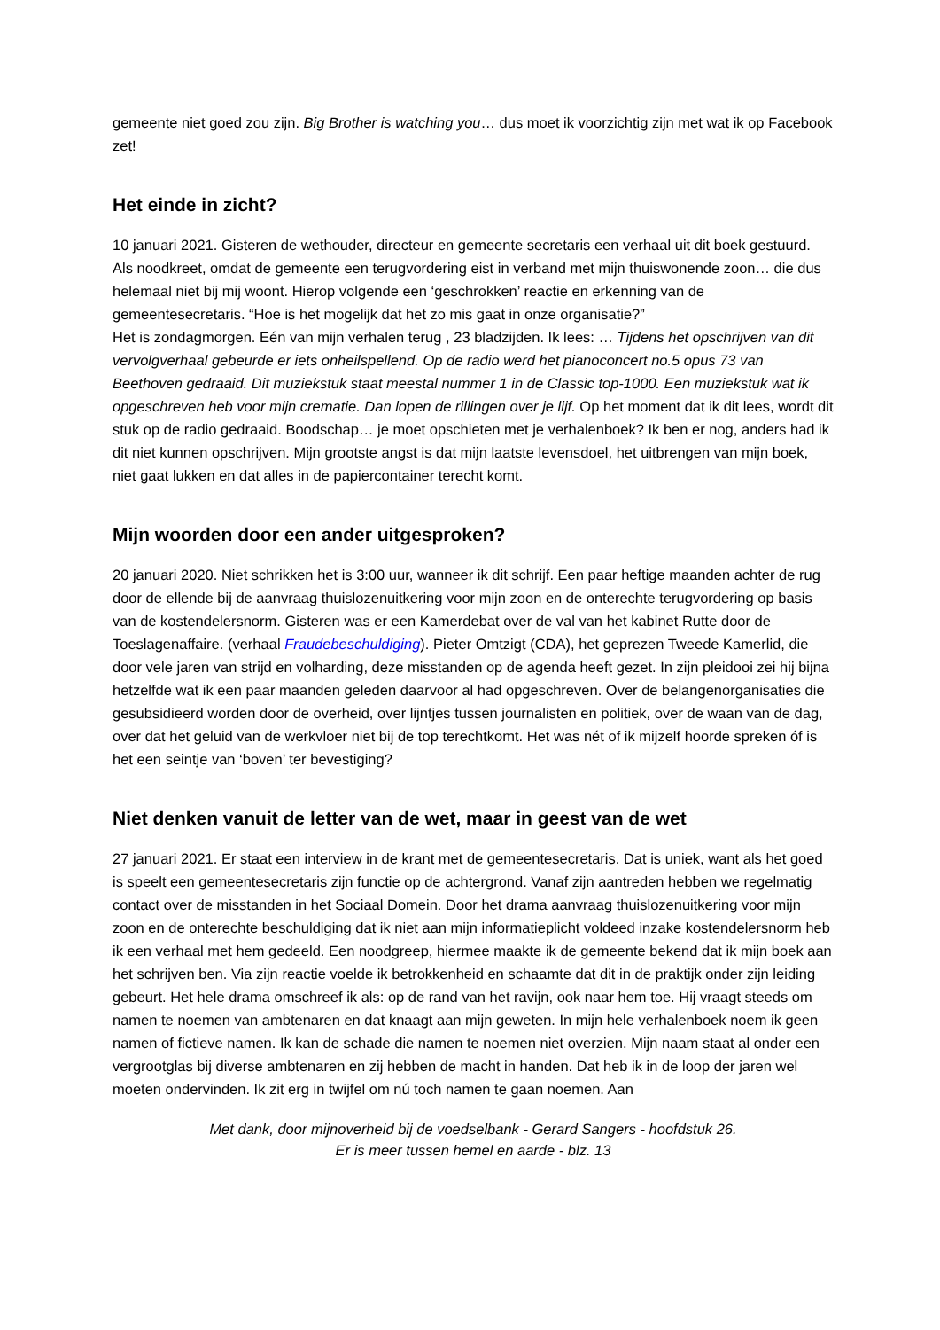gemeente niet goed zou zijn. Big Brother is watching you… dus moet ik voorzichtig zijn met wat ik op Facebook zet!
Het einde in zicht?
10 januari 2021. Gisteren de wethouder, directeur en gemeente secretaris een verhaal uit dit boek gestuurd. Als noodkreet, omdat de gemeente een terugvordering eist in verband met mijn thuiswonende zoon… die dus helemaal niet bij mij woont. Hierop volgende een ‘geschrokken’ reactie en erkenning van de gemeentesecretaris. “Hoe is het mogelijk dat het zo mis gaat in onze organisatie?”
Het is zondagmorgen. Eén van mijn verhalen terug , 23 bladzijden. Ik lees: … Tijdens het opschrijven van dit vervolgverhaal gebeurde er iets onheilspellend. Op de radio werd het pianoconcert no.5 opus 73 van Beethoven gedraaid. Dit muziekstuk staat meestal nummer 1 in de Classic top-1000. Een muziekstuk wat ik opgeschreven heb voor mijn crematie. Dan lopen de rillingen over je lijf. Op het moment dat ik dit lees, wordt dit stuk op de radio gedraaid. Boodschap… je moet opschieten met je verhalenboek? Ik ben er nog, anders had ik dit niet kunnen opschrijven. Mijn grootste angst is dat mijn laatste levensdoel, het uitbrengen van mijn boek, niet gaat lukken en dat alles in de papiercontainer terecht komt.
Mijn woorden door een ander uitgesproken?
20 januari 2020. Niet schrikken het is 3:00 uur, wanneer ik dit schrijf. Een paar heftige maanden achter de rug door de ellende bij de aanvraag thuislozenuitkering voor mijn zoon en de onterechte terugvordering op basis van de kostendelersnorm. Gisteren was er een Kamerdebat over de val van het kabinet Rutte door de Toeslagenaffaire. (verhaal Fraudebeschuldiging). Pieter Omtzigt (CDA), het geprezen Tweede Kamerlid, die door vele jaren van strijd en volharding, deze misstanden op de agenda heeft gezet. In zijn pleidooi zei hij bijna hetzelfde wat ik een paar maanden geleden daarvoor al had opgeschreven. Over de belangenorganisaties die gesubsidieerd worden door de overheid, over lijntjes tussen journalisten en politiek, over de waan van de dag, over dat het geluid van de werkvloer niet bij de top terechtkomt. Het was nét of ik mijzelf hoorde spreken óf is het een seintje van ‘boven’ ter bevestiging?
Niet denken vanuit de letter van de wet, maar in geest van de wet
27 januari 2021. Er staat een interview in de krant met de gemeentesecretaris. Dat is uniek, want als het goed is speelt een gemeentesecretaris zijn functie op de achtergrond. Vanaf zijn aantreden hebben we regelmatig contact over de misstanden in het Sociaal Domein. Door het drama aanvraag thuislozenuitkering voor mijn zoon en de onterechte beschuldiging dat ik niet aan mijn informatieplicht voldeed inzake kostendelersnorm heb ik een verhaal met hem gedeeld. Een noodgreep, hiermee maakte ik de gemeente bekend dat ik mijn boek aan het schrijven ben. Via zijn reactie voelde ik betrokkenheid en schaamte dat dit in de praktijk onder zijn leiding gebeurt. Het hele drama omschreef ik als: op de rand van het ravijn, ook naar hem toe. Hij vraagt steeds om namen te noemen van ambtenaren en dat knaagt aan mijn geweten. In mijn hele verhalenboek noem ik geen namen of fictieve namen. Ik kan de schade die namen te noemen niet overzien. Mijn naam staat al onder een vergrootglas bij diverse ambtenaren en zij hebben de macht in handen. Dat heb ik in de loop der jaren wel moeten ondervinden. Ik zit erg in twijfel om nú toch namen te gaan noemen. Aan
Met dank, door mijnoverheid bij de voedselbank - Gerard Sangers - hoofdstuk 26.
Er is meer tussen hemel en aarde - blz. 13